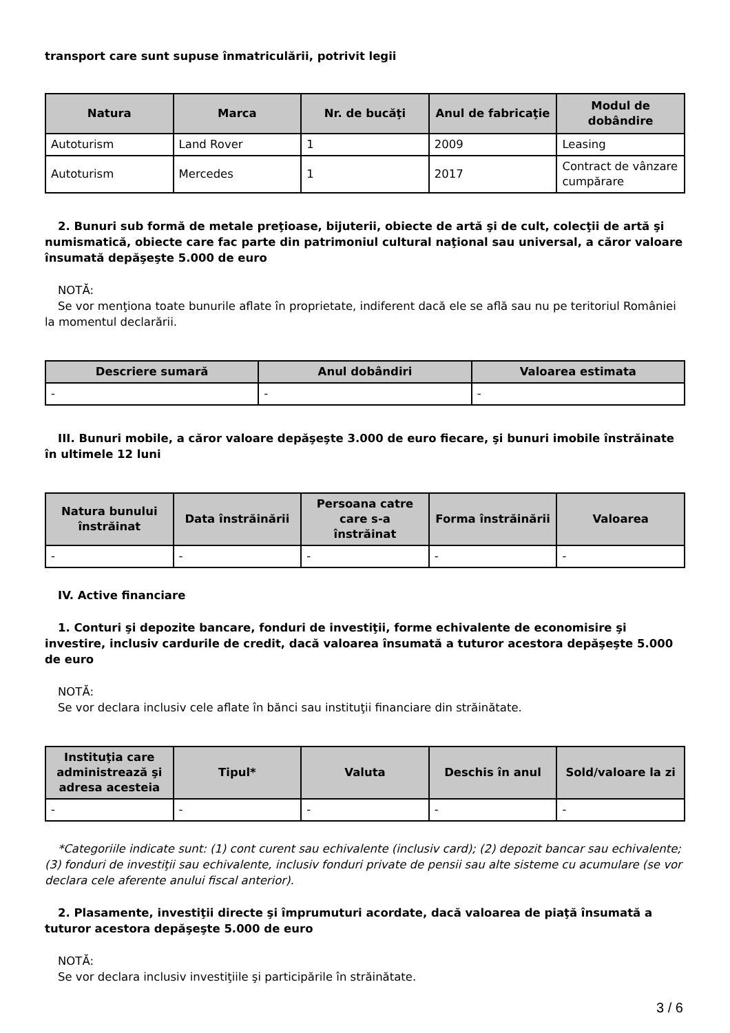transport care sunt supuse înmatriculării, potrivit legii
| Natura | Marca | Nr. de bucăţi | Anul de fabricaţie | Modul de dobândire |
| --- | --- | --- | --- | --- |
| Autoturism | Land Rover | 1 | 2009 | Leasing |
| Autoturism | Mercedes | 1 | 2017 | Contract de vânzare cumpărare |
2. Bunuri sub formă de metale preţioase, bijuterii, obiecte de artă şi de cult, colecţii de artă şi numismatică, obiecte care fac parte din patrimoniul cultural naţional sau universal, a căror valoare însumată depăşeşte 5.000 de euro
NOTĂ:
Se vor menţiona toate bunurile aflate în proprietate, indiferent dacă ele se află sau nu pe teritoriul României la momentul declarării.
| Descriere sumară | Anul dobândiri | Valoarea estimata |
| --- | --- | --- |
| - | - | - |
III. Bunuri mobile, a căror valoare depăşeşte 3.000 de euro fiecare, şi bunuri imobile înstrăinate în ultimele 12 luni
| Natura bunului înstrăinat | Data înstrăinării | Persoana catre care s-a înstrăinat | Forma înstrăinării | Valoarea |
| --- | --- | --- | --- | --- |
| - | - | - | - | - |
IV. Active financiare
1. Conturi şi depozite bancare, fonduri de investiţii, forme echivalente de economisire şi investire, inclusiv cardurile de credit, dacă valoarea însumată a tuturor acestora depăşeşte 5.000 de euro
NOTĂ:
Se vor declara inclusiv cele aflate în bănci sau instituţii financiare din străinătate.
| Instituţia care administrează şi adresa acesteia | Tipul* | Valuta | Deschis în anul | Sold/valoare la zi |
| --- | --- | --- | --- | --- |
| - | - | - | - | - |
*Categoriile indicate sunt: (1) cont curent sau echivalente (inclusiv card); (2) depozit bancar sau echivalente; (3) fonduri de investiţii sau echivalente, inclusiv fonduri private de pensii sau alte sisteme cu acumulare (se vor declara cele aferente anului fiscal anterior).
2. Plasamente, investiţii directe şi împrumuturi acordate, dacă valoarea de piaţă însumată a tuturor acestora depăşeşte 5.000 de euro
NOTĂ:
Se vor declara inclusiv investiţiile şi participările în străinătate.
3 / 6